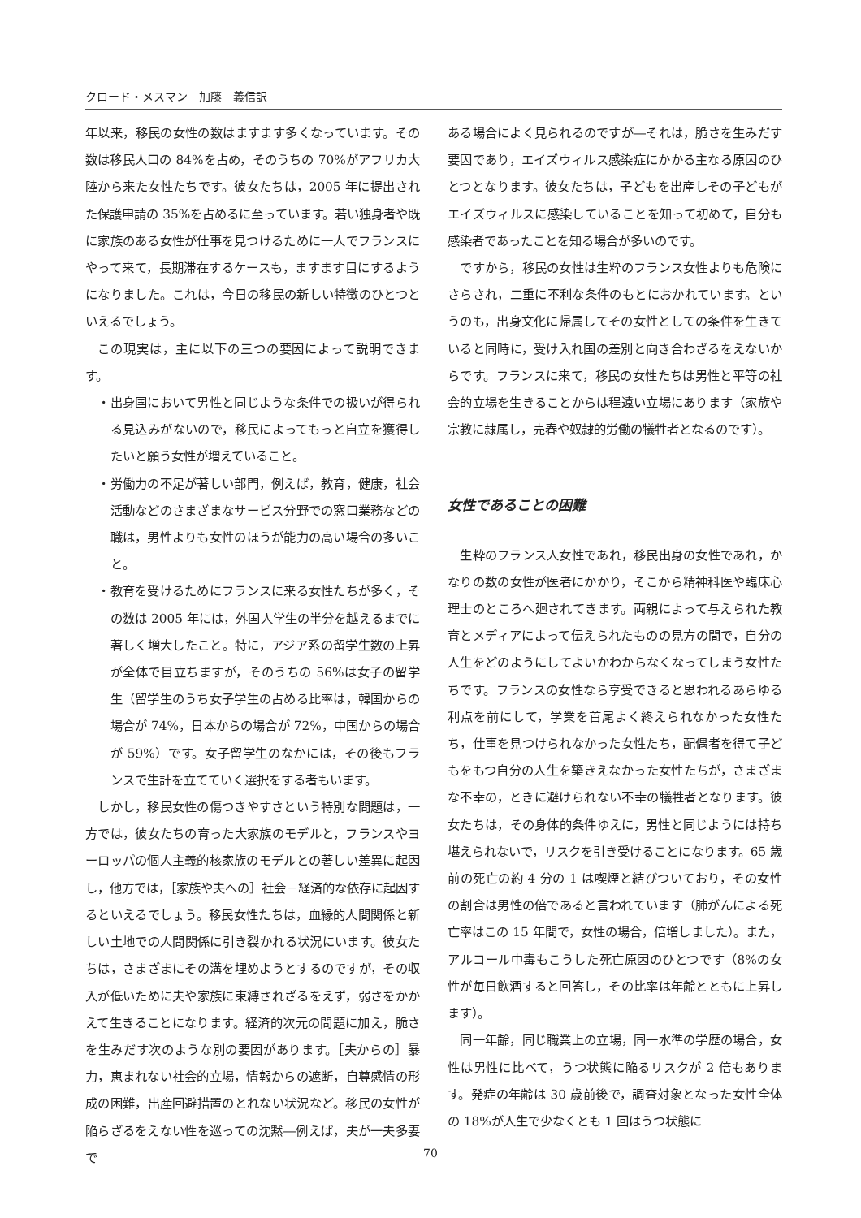クロード・メスマン　加藤　義信訳
年以来，移民の女性の数はますます多くなっています。その数は移民人口の 84%を占め，そのうちの 70%がアフリカ大陸から来た女性たちです。彼女たちは，2005 年に提出された保護申請の 35%を占めるに至っています。若い独身者や既に家族のある女性が仕事を見つけるために一人でフランスにやって来て，長期滞在するケースも，ますます目にするようになりました。これは，今日の移民の新しい特徴のひとつといえるでしょう。
この現実は，主に以下の三つの要因によって説明できます。
・出身国において男性と同じような条件での扱いが得られる見込みがないので，移民によってもっと自立を獲得したいと願う女性が増えていること。
・労働力の不足が著しい部門，例えば，教育，健康，社会活動などのさまざまなサービス分野での窓口業務などの職は，男性よりも女性のほうが能力の高い場合の多いこと。
・教育を受けるためにフランスに来る女性たちが多く，その数は 2005 年には，外国人学生の半分を越えるまでに著しく増大したこと。特に，アジア系の留学生数の上昇が全体で目立ちますが，そのうちの 56%は女子の留学生（留学生のうち女子学生の占める比率は，韓国からの場合が 74%，日本からの場合が 72%，中国からの場合が 59%）です。女子留学生のなかには，その後もフランスで生計を立てていく選択をする者もいます。
しかし，移民女性の傷つきやすさという特別な問題は，一方では，彼女たちの育った大家族のモデルと，フランスやヨーロッパの個人主義的核家族のモデルとの著しい差異に起因し，他方では，［家族や夫への］社会－経済的な依存に起因するといえるでしょう。移民女性たちは，血縁的人間関係と新しい土地での人間関係に引き裂かれる状況にいます。彼女たちは，さまざまにその溝を埋めようとするのですが，その収入が低いために夫や家族に束縛されざるをえず，弱さをかかえて生きることになります。経済的次元の問題に加え，脆さを生みだす次のような別の要因があります。［夫からの］暴力，恵まれない社会的立場，情報からの遮断，自尊感情の形成の困難，出産回避措置のとれない状況など。移民の女性が陥らざるをえない性を巡っての沈黙―例えば，夫が一夫多妻で
ある場合によく見られるのですが―それは，脆さを生みだす要因であり，エイズウィルス感染症にかかる主なる原因のひとつとなります。彼女たちは，子どもを出産しその子どもがエイズウィルスに感染していることを知って初めて，自分も感染者であったことを知る場合が多いのです。
ですから，移民の女性は生粋のフランス女性よりも危険にさらされ，二重に不利な条件のもとにおかれています。というのも，出身文化に帰属してその女性としての条件を生きていると同時に，受け入れ国の差別と向き合わざるをえないからです。フランスに来て，移民の女性たちは男性と平等の社会的立場を生きることからは程遠い立場にあります（家族や宗教に隷属し，売春や奴隷的労働の犠牲者となるのです）。
女性であることの困難
生粋のフランス人女性であれ，移民出身の女性であれ，かなりの数の女性が医者にかかり，そこから精神科医や臨床心理士のところへ廻されてきます。両親によって与えられた教育とメディアによって伝えられたものの見方の間で，自分の人生をどのようにしてよいかわからなくなってしまう女性たちです。フランスの女性なら享受できると思われるあらゆる利点を前にして，学業を首尾よく終えられなかった女性たち，仕事を見つけられなかった女性たち，配偶者を得て子どもをもつ自分の人生を築きえなかった女性たちが，さまざまな不幸の，ときに避けられない不幸の犠牲者となります。彼女たちは，その身体的条件ゆえに，男性と同じようには持ち堪えられないで，リスクを引き受けることになります。65 歳前の死亡の約 4 分の 1 は喫煙と結びついており，その女性の割合は男性の倍であると言われています（肺がんによる死亡率はこの 15 年間で，女性の場合，倍増しました）。また，アルコール中毒もこうした死亡原因のひとつです（8%の女性が毎日飲酒すると回答し，その比率は年齢とともに上昇します）。
同一年齢，同じ職業上の立場，同一水準の学歴の場合，女性は男性に比べて，うつ状態に陥るリスクが 2 倍もあります。発症の年齢は 30 歳前後で，調査対象となった女性全体の 18%が人生で少なくとも 1 回はうつ状態に
70